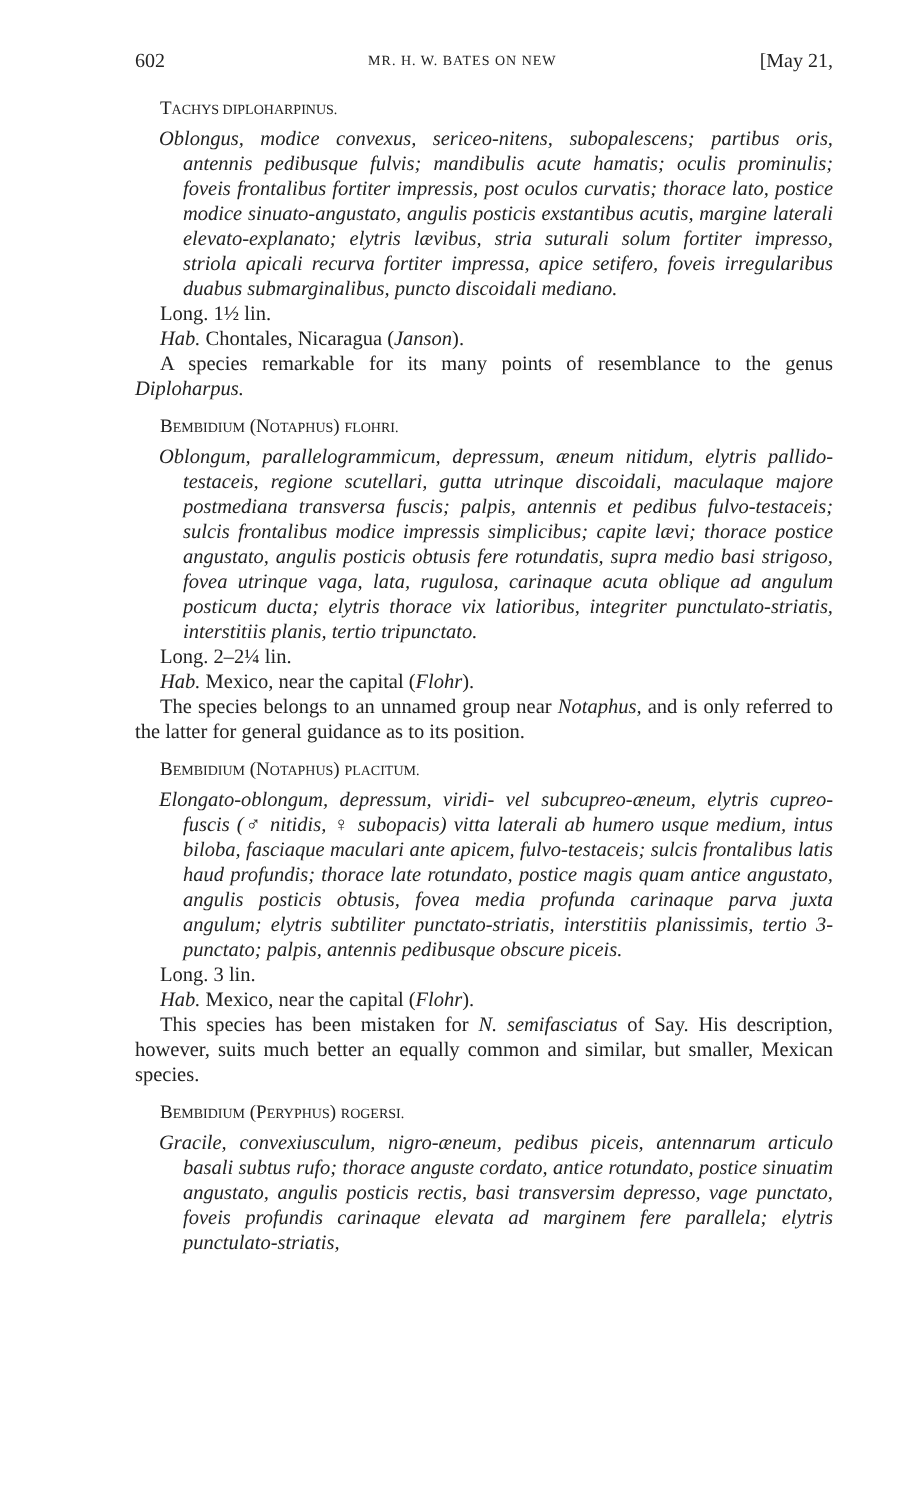602 MR. H. W. BATES ON NEW [May 21,
TACHYS DIPLOHARPINUS.
Oblongus, modice convexus, sericeo-nitens, subopalescens; partibus oris, antennis pedibusque fulvis; mandibulis acute hamatis; oculis prominulis; foveis frontalibus fortiter impressis, post oculos curvatis; thorace lato, postice modice sinuato-angustato, angulis posticis exstantibus acutis, margine laterali elevato-explanato; elytris lævibus, stria suturali solum fortiter impresso, striola apicali recurva fortiter impressa, apice setifero, foveis irregularibus duabus submarginalibus, puncto discoidali mediano.
Long. 1½ lin.
Hab. Chontales, Nicaragua (Janson).
A species remarkable for its many points of resemblance to the genus Diploharpus.
BEMBIDIUM (NOTAPHUS) FLOHRI.
Oblongum, parallelogrammicum, depressum, æneum nitidum, elytris pallido-testaceis, regione scutellari, gutta utrinque discoidali, maculaque majore postmediana transversa fuscis; palpis, antennis et pedibus fulvo-testaceis; sulcis frontalibus modice impressis simplicibus; capite lævi; thorace postice angustato, angulis posticis obtusis fere rotundatis, supra medio basi strigoso, fovea utrinque vaga, lata, rugulosa, carinaque acuta oblique ad angulum posticum ducta; elytris thorace vix latioribus, integriter punctulato-striatis, interstitiis planis, tertio tripunctato.
Long. 2–2¼ lin.
Hab. Mexico, near the capital (Flohr).
The species belongs to an unnamed group near Notaphus, and is only referred to the latter for general guidance as to its position.
BEMBIDIUM (NOTAPHUS) PLACITUM.
Elongato-oblongum, depressum, viridi- vel subcupreo-æneum, elytris cupreo-fuscis (♂ nitidis, ♀ subopacis) vitta laterali ab humero usque medium, intus biloba, fasciaque maculari ante apicem, fulvo-testaceis; sulcis frontalibus latis haud profundis; thorace late rotundato, postice magis quam antice angustato, angulis posticis obtusis, fovea media profunda carinaque parva juxta angulum; elytris subtiliter punctato-striatis, interstitiis planissimis, tertio 3-punctato; palpis, antennis pedibusque obscure piceis.
Long. 3 lin.
Hab. Mexico, near the capital (Flohr).
This species has been mistaken for N. semifasciatus of Say. His description, however, suits much better an equally common and similar, but smaller, Mexican species.
BEMBIDIUM (PERYPHUS) ROGERSI.
Gracile, convexiusculum, nigro-æneum, pedibus piceis, antennarum articulo basali subtus rufo; thorace anguste cordato, antice rotundato, postice sinuatim angustato, angulis posticis rectis, basi transversim depresso, vage punctato, foveis profundis carinaque elevata ad marginem fere parallela; elytris punctulato-striatis,